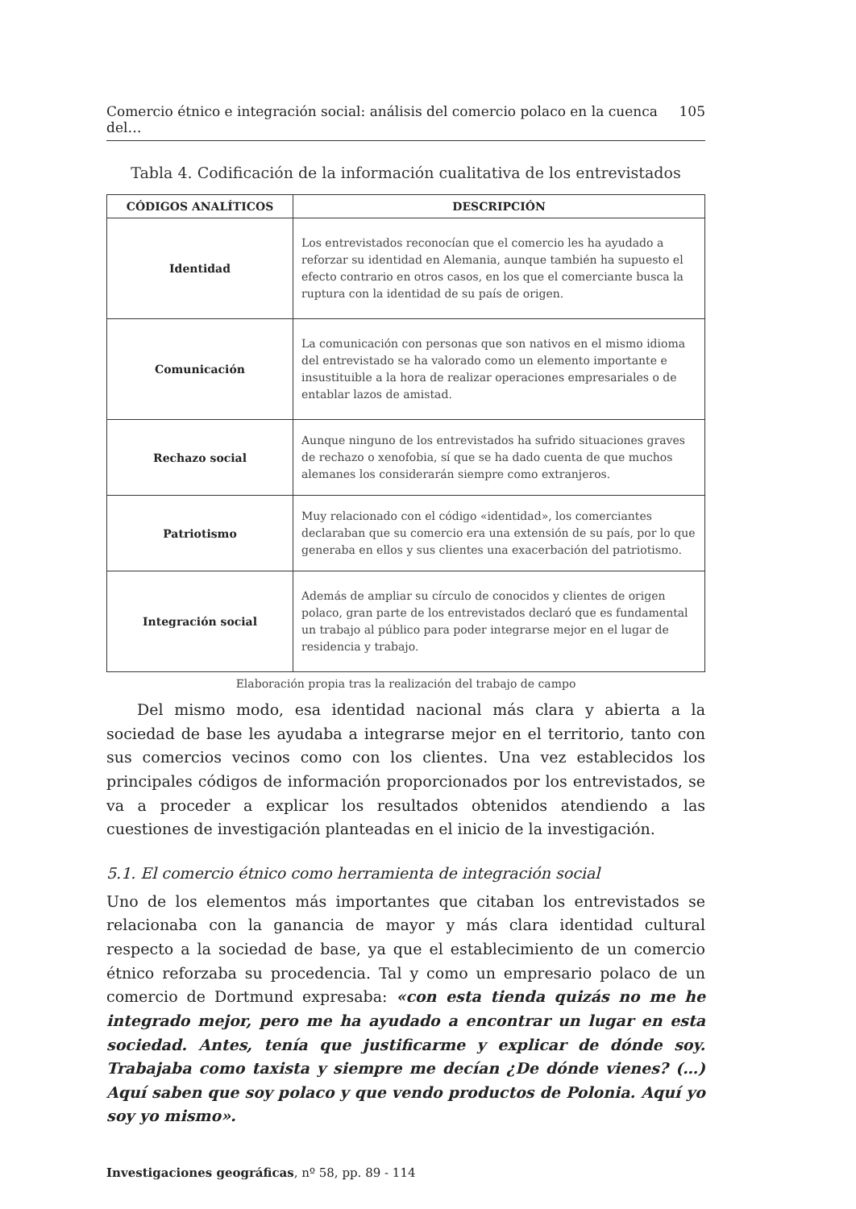Comercio étnico e integración social: análisis del comercio polaco en la cuenca del… 105
Tabla 4. Codificación de la información cualitativa de los entrevistados
| CÓDIGOS ANALÍTICOS | DESCRIPCIÓN |
| --- | --- |
| Identidad | Los entrevistados reconocían que el comercio les ha ayudado a reforzar su identidad en Alemania, aunque también ha supuesto el efecto contrario en otros casos, en los que el comerciante busca la ruptura con la identidad de su país de origen. |
| Comunicación | La comunicación con personas que son nativos en el mismo idioma del entrevistado se ha valorado como un elemento importante e insustituible a la hora de realizar operaciones empresariales o de entablar lazos de amistad. |
| Rechazo social | Aunque ninguno de los entrevistados ha sufrido situaciones graves de rechazo o xenofobia, sí que se ha dado cuenta de que muchos alemanes los considerarán siempre como extranjeros. |
| Patriotismo | Muy relacionado con el código «identidad», los comerciantes declaraban que su comercio era una extensión de su país, por lo que generaba en ellos y sus clientes una exacerbación del patriotismo. |
| Integración social | Además de ampliar su círculo de conocidos y clientes de origen polaco, gran parte de los entrevistados declaró que es fundamental un trabajo al público para poder integrarse mejor en el lugar de residencia y trabajo. |
Elaboración propia tras la realización del trabajo de campo
Del mismo modo, esa identidad nacional más clara y abierta a la sociedad de base les ayudaba a integrarse mejor en el territorio, tanto con sus comercios vecinos como con los clientes. Una vez establecidos los principales códigos de información proporcionados por los entrevistados, se va a proceder a explicar los resultados obtenidos atendiendo a las cuestiones de investigación planteadas en el inicio de la investigación.
5.1. El comercio étnico como herramienta de integración social
Uno de los elementos más importantes que citaban los entrevistados se relacionaba con la ganancia de mayor y más clara identidad cultural respecto a la sociedad de base, ya que el establecimiento de un comercio étnico reforzaba su procedencia. Tal y como un empresario polaco de un comercio de Dortmund expresaba: «con esta tienda quizás no me he integrado mejor, pero me ha ayudado a encontrar un lugar en esta sociedad. Antes, tenía que justificarme y explicar de dónde soy. Trabajaba como taxista y siempre me decían ¿De dónde vienes? (…) Aquí saben que soy polaco y que vendo productos de Polonia. Aquí yo soy yo mismo».
Investigaciones geográficas, nº 58, pp. 89 - 114